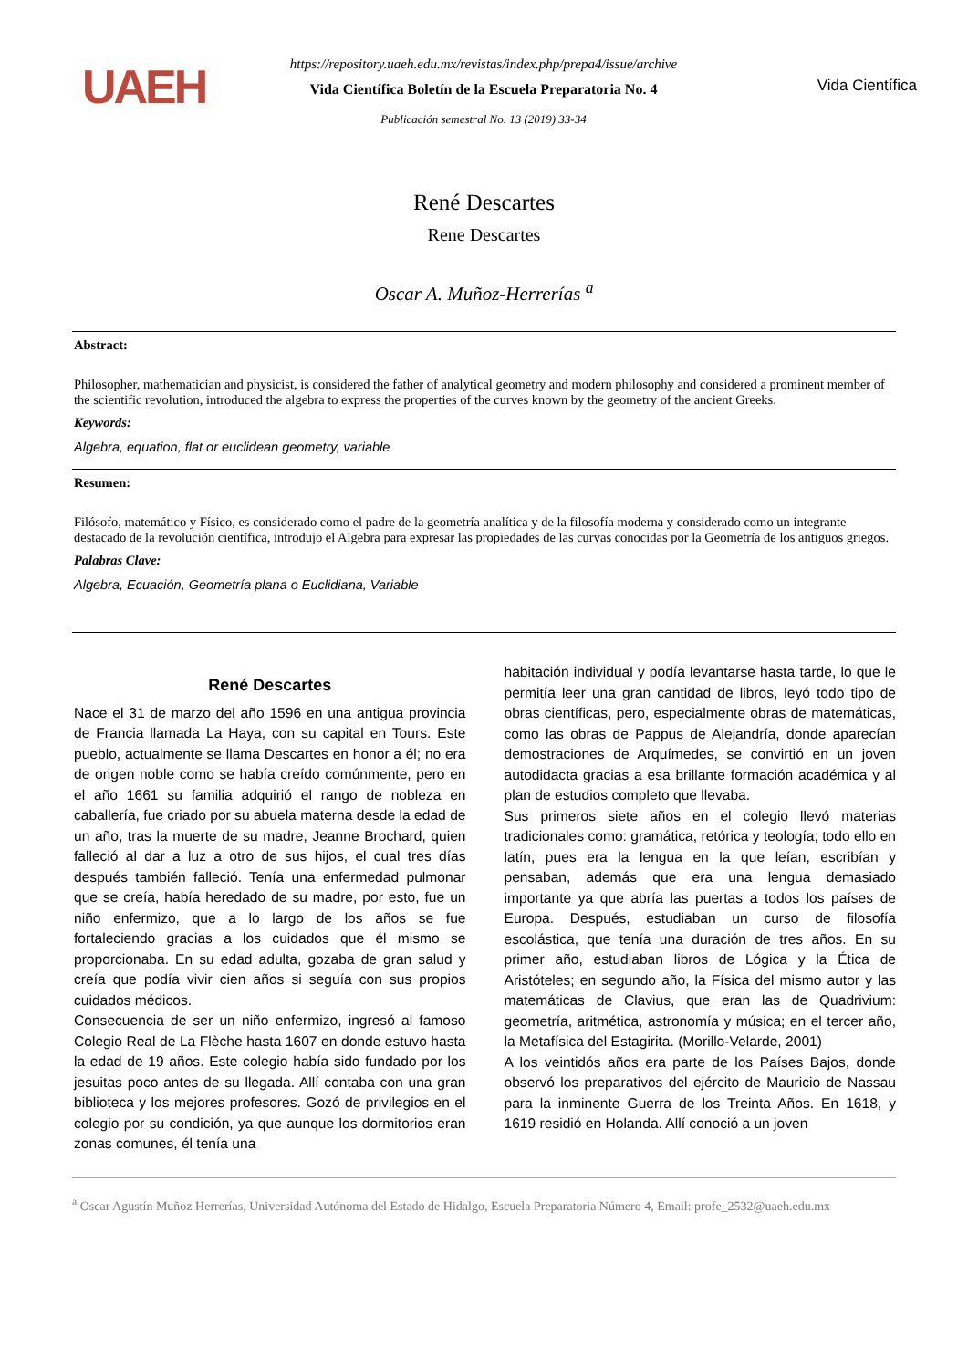UAEH
https://repository.uaeh.edu.mx/revistas/index.php/prepa4/issue/archive
Vida Científica Boletín de la Escuela Preparatoria No. 4
Publicación semestral No. 13 (2019) 33-34
Vida Científica
René Descartes
Rene Descartes
Oscar A. Muñoz-Herrerías <sup>a</sup>
Abstract:
Philosopher, mathematician and physicist, is considered the father of analytical geometry and modern philosophy and considered a prominent member of the scientific revolution, introduced the algebra to express the properties of the curves known by the geometry of the ancient Greeks.
Keywords:
Algebra, equation, flat or euclidean geometry, variable
Resumen:
Filósofo, matemático y Físico, es considerado como el padre de la geometría analítica y de la filosofía moderna y considerado como un integrante destacado de la revolución científica, introdujo el Algebra para expresar las propiedades de las curvas conocidas por la Geometría de los antiguos griegos.
Palabras Clave:
Algebra, Ecuación, Geometría plana o Euclidiana, Variable
René Descartes
Nace el 31 de marzo del año 1596 en una antigua provincia de Francia llamada La Haya, con su capital en Tours. Este pueblo, actualmente se llama Descartes en honor a él; no era de origen noble como se había creído comúnmente, pero en el año 1661 su familia adquirió el rango de nobleza en caballería, fue criado por su abuela materna desde la edad de un año, tras la muerte de su madre, Jeanne Brochard, quien falleció al dar a luz a otro de sus hijos, el cual tres días después también falleció. Tenía una enfermedad pulmonar que se creía, había heredado de su madre, por esto, fue un niño enfermizo, que a lo largo de los años se fue fortaleciendo gracias a los cuidados que él mismo se proporcionaba. En su edad adulta, gozaba de gran salud y creía que podía vivir cien años si seguía con sus propios cuidados médicos.
Consecuencia de ser un niño enfermizo, ingresó al famoso Colegio Real de La Flèche hasta 1607 en donde estuvo hasta la edad de 19 años. Este colegio había sido fundado por los jesuitas poco antes de su llegada. Allí contaba con una gran biblioteca y los mejores profesores. Gozó de privilegios en el colegio por su condición, ya que aunque los dormitorios eran zonas comunes, él tenía una
habitación individual y podía levantarse hasta tarde, lo que le permitía leer una gran cantidad de libros, leyó todo tipo de obras científicas, pero, especialmente obras de matemáticas, como las obras de Pappus de Alejandría, donde aparecían demostraciones de Arquímedes, se convirtió en un joven autodidacta gracias a esa brillante formación académica y al plan de estudios completo que llevaba.
Sus primeros siete años en el colegio llevó materias tradicionales como: gramática, retórica y teología; todo ello en latín, pues era la lengua en la que leían, escribían y pensaban, además que era una lengua demasiado importante ya que abría las puertas a todos los países de Europa. Después, estudiaban un curso de filosofía escolástica, que tenía una duración de tres años. En su primer año, estudiaban libros de Lógica y la Ética de Aristóteles; en segundo año, la Física del mismo autor y las matemáticas de Clavius, que eran las de Quadrivium: geometría, aritmética, astronomía y música; en el tercer año, la Metafísica del Estagirita. (Morillo-Velarde, 2001)
A los veintidós años era parte de los Países Bajos, donde observó los preparativos del ejército de Mauricio de Nassau para la inminente Guerra de los Treinta Años. En 1618, y 1619 residió en Holanda. Allí conoció a un joven
<sup>a</sup> Oscar Agustín Muñoz Herrerías, Universidad Autónoma del Estado de Hidalgo, Escuela Preparatoria Número 4, Email: profe_2532@uaeh.edu.mx